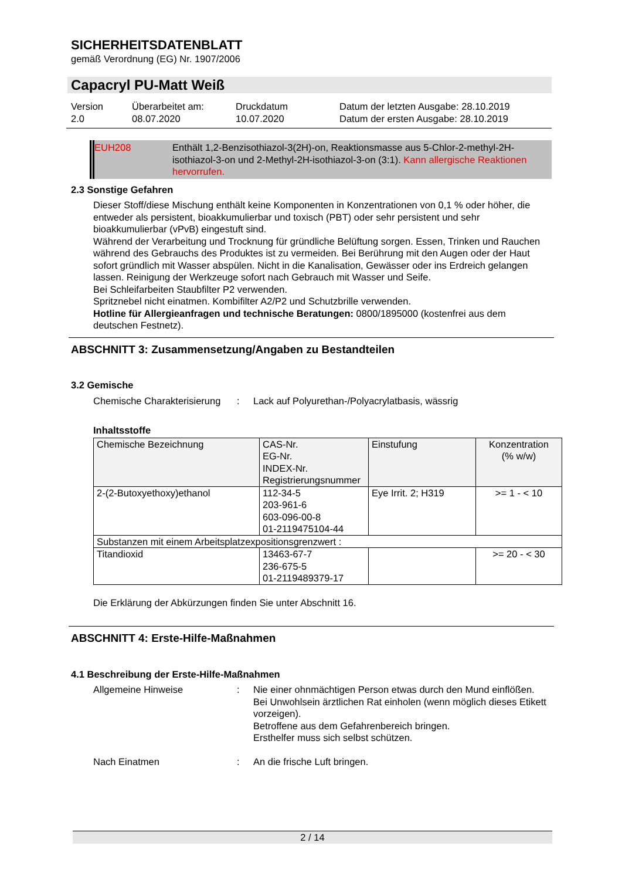SICHERHEITSDATENBLATT
gemäß Verordnung (EG) Nr. 1907/2006
Capacryl PU-Matt Weiß
Version
2.0
Überarbeitet am:
08.07.2020
Druckdatum
10.07.2020
Datum der letzten Ausgabe: 28.10.2019
Datum der ersten Ausgabe: 28.10.2019
EUH208 Enthält 1,2-Benzisothiazol-3(2H)-on, Reaktionsmasse aus 5-Chlor-2-methyl-2H-isothiazol-3-on und 2-Methyl-2H-isothiazol-3-on (3:1). Kann allergische Reaktionen hervorrufen.
2.3 Sonstige Gefahren
Dieser Stoff/diese Mischung enthält keine Komponenten in Konzentrationen von 0,1 % oder höher, die entweder als persistent, bioakkumulierbar und toxisch (PBT) oder sehr persistent und sehr bioakkumulierbar (vPvB) eingestuft sind.
Während der Verarbeitung und Trocknung für gründliche Belüftung sorgen. Essen, Trinken und Rauchen während des Gebrauchs des Produktes ist zu vermeiden. Bei Berührung mit den Augen oder der Haut sofort gründlich mit Wasser abspülen. Nicht in die Kanalisation, Gewässer oder ins Erdreich gelangen lassen. Reinigung der Werkzeuge sofort nach Gebrauch mit Wasser und Seife.
Bei Schleifarbeiten Staubfilter P2 verwenden.
Spritznebel nicht einatmen. Kombifilter A2/P2 und Schutzbrille verwenden.
Hotline für Allergieanfragen und technische Beratungen: 0800/1895000 (kostenfrei aus dem deutschen Festnetz).
ABSCHNITT 3: Zusammensetzung/Angaben zu Bestandteilen
3.2 Gemische
Chemische Charakterisierung
: Lack auf Polyurethan-/Polyacrylatbasis, wässrig
Inhaltsstoffe
| Chemische Bezeichnung | CAS-Nr. EG-Nr. INDEX-Nr. Registrierungsnummer | Einstufung | Konzentration (% w/w) |
| 2-(2-Butoxyethoxy)ethanol | 112-34-5 203-961-6 603-096-00-8 01-2119475104-44 | Eye Irrit. 2; H319 | >= 1 - < 10 |
| Substanzen mit einem Arbeitsplatzexpositionsgrenzwert : | | | |
| Titandioxid | 13463-67-7 236-675-5 01-2119489379-17 | | >= 20 - < 30 |
Die Erklärung der Abkürzungen finden Sie unter Abschnitt 16.
ABSCHNITT 4: Erste-Hilfe-Maßnahmen
4.1 Beschreibung der Erste-Hilfe-Maßnahmen
Allgemeine Hinweise : Nie einer ohnmächtigen Person etwas durch den Mund einflößen.
Bei Unwohlsein ärztlichen Rat einholen (wenn möglich dieses Etikett vorzeigen).
Betroffene aus dem Gefahrenbereich bringen.
Ersthelfer muss sich selbst schützen.
Nach Einatmen : An die frische Luft bringen.
2 / 14